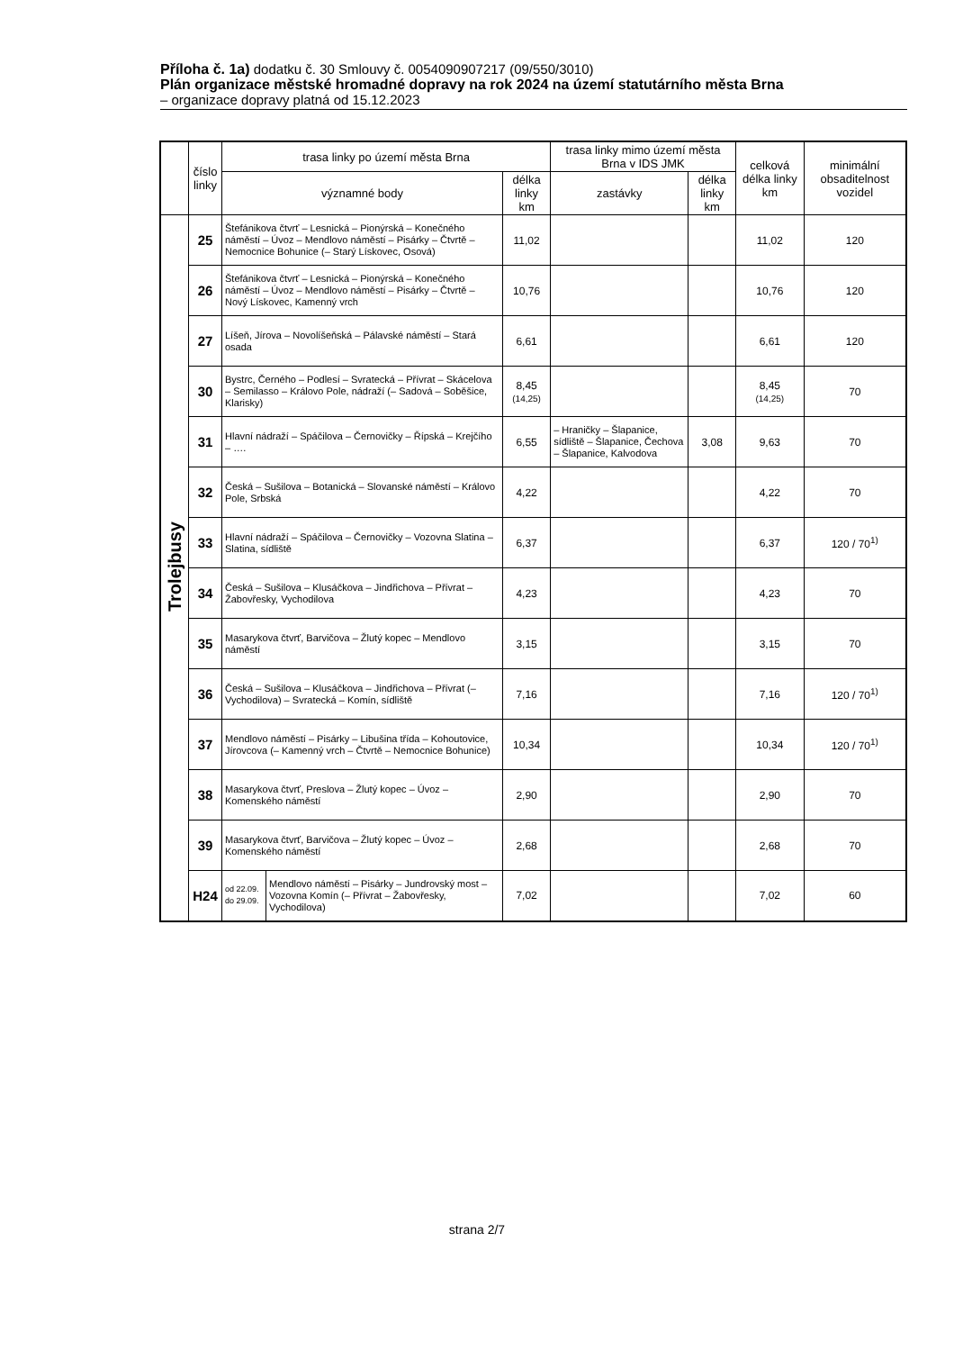Příloha č. 1a) dodatku č. 30 Smlouvy č. 0054090907217 (09/550/3010)
Plán organizace městské hromadné dopravy na rok 2024 na území statutárního města Brna
– organizace dopravy platná od 15.12.2023
| | číslo linky | trasa linky po území města Brna | | | trasa linky mimo území města Brna v IDS JMK | | celková délka linky km | minimální obsaditelnost vozidel |
| --- | --- | --- | --- | --- | --- | --- | --- | --- |
| | | významné body | | délka linky km | zastávky | délka linky km | | |
| Trolejbusy | 25 | Štefánikova čtvrť – Lesnická – Pionýrská – Konečného náměstí – Úvoz – Mendlovo náměstí – Pisárky – Čtvrtě – Nemocnice Bohunice (– Starý Lískovec, Osová) | | 11,02 | | | 11,02 | 120 |
| | 26 | Štefánikova čtvrť – Lesnická – Pionýrská – Konečného náměstí – Úvoz – Mendlovo náměstí – Pisárky – Čtvrtě – Nový Lískovec, Kamenný vrch | | 10,76 | | | 10,76 | 120 |
| | 27 | Líšeň, Jírova – Novolíšeňská – Pálavské náměstí – Stará osada | | 6,61 | | | 6,61 | 120 |
| | 30 | Bystrc, Černého – Podlesí – Svratecká – Přívrat – Skácelova – Semilasso – Královo Pole, nádraží (– Sadová – Soběšice, Klarisky) | | 8,45 (14,25) | | | 8,45 (14,25) | 70 |
| | 31 | Hlavní nádraží – Spáčilova – Černovičky – Řípská – Krejčího – …. | | 6,55 | – Hraničky – Šlapanice, sídliště – Šlapanice, Čechova – Šlapanice, Kalvodova | 3,08 | 9,63 | 70 |
| | 32 | Česká – Sušilova – Botanická – Slovanské náměstí – Královo Pole, Srbská | | 4,22 | | | 4,22 | 70 |
| | 33 | Hlavní nádraží – Spáčilova – Černovičky – Vozovna Slatina – Slatina, sídliště | | 6,37 | | | 6,37 | 120 / 70<sup>1)</sup> |
| | 34 | Česká – Sušilova – Klusáčkova – Jindřichova – Přívrat – Žabovřesky, Vychodilova | | 4,23 | | | 4,23 | 70 |
| | 35 | Masarykova čtvrť, Barvičova – Žlutý kopec – Mendlovo náměstí | | 3,15 | | | 3,15 | 70 |
| | 36 | Česká – Sušilova – Klusáčkova – Jindřichova – Přívrat (– Vychodilova) – Svratecká – Komín, sídliště | | 7,16 | | | 7,16 | 120 / 70<sup>1)</sup> |
| | 37 | Mendlovo náměstí – Pisárky – Libušina třída – Kohoutovice, Jírovcova (– Kamenný vrch – Čtvrtě – Nemocnice Bohunice) | | 10,34 | | | 10,34 | 120 / 70<sup>1)</sup> |
| | 38 | Masarykova čtvrť, Preslova – Žlutý kopec – Úvoz – Komenského náměstí | | 2,90 | | | 2,90 | 70 |
| | 39 | Masarykova čtvrť, Barvičova – Žlutý kopec – Úvoz – Komenského náměstí | | 2,68 | | | 2,68 | 70 |
| | H24 | od 22.09. do 29.09. | Mendlovo náměstí – Pisárky – Jundrovský most – Vozovna Komín (– Přívrat – Žabovřesky, Vychodilova) | 7,02 | | | 7,02 | 60 |
strana 2/7